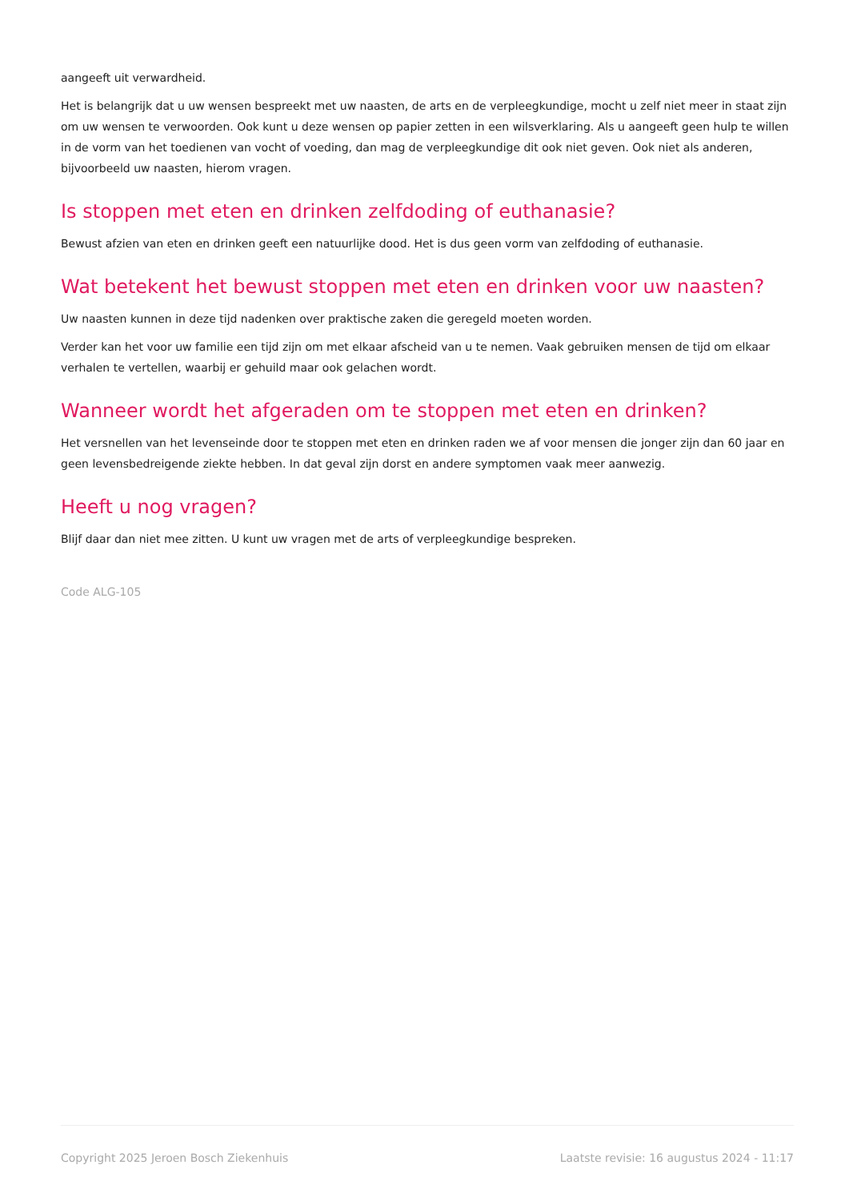aangeeft uit verwardheid.
Het is belangrijk dat u uw wensen bespreekt met uw naasten, de arts en de verpleegkundige, mocht u zelf niet meer in staat zijn om uw wensen te verwoorden. Ook kunt u deze wensen op papier zetten in een wilsverklaring. Als u aangeeft geen hulp te willen in de vorm van het toedienen van vocht of voeding, dan mag de verpleegkundige dit ook niet geven. Ook niet als anderen, bijvoorbeeld uw naasten, hierom vragen.
Is stoppen met eten en drinken zelfdoding of euthanasie?
Bewust afzien van eten en drinken geeft een natuurlijke dood. Het is dus geen vorm van zelfdoding of euthanasie.
Wat betekent het bewust stoppen met eten en drinken voor uw naasten?
Uw naasten kunnen in deze tijd nadenken over praktische zaken die geregeld moeten worden.
Verder kan het voor uw familie een tijd zijn om met elkaar afscheid van u te nemen. Vaak gebruiken mensen de tijd om elkaar verhalen te vertellen, waarbij er gehuild maar ook gelachen wordt.
Wanneer wordt het afgeraden om te stoppen met eten en drinken?
Het versnellen van het levenseinde door te stoppen met eten en drinken raden we af voor mensen die jonger zijn dan 60 jaar en geen levensbedreigende ziekte hebben. In dat geval zijn dorst en andere symptomen vaak meer aanwezig.
Heeft u nog vragen?
Blijf daar dan niet mee zitten. U kunt uw vragen met de arts of verpleegkundige bespreken.
Code ALG-105
Copyright 2025 Jeroen Bosch Ziekenhuis Laatste revisie: 16 augustus 2024 - 11:17